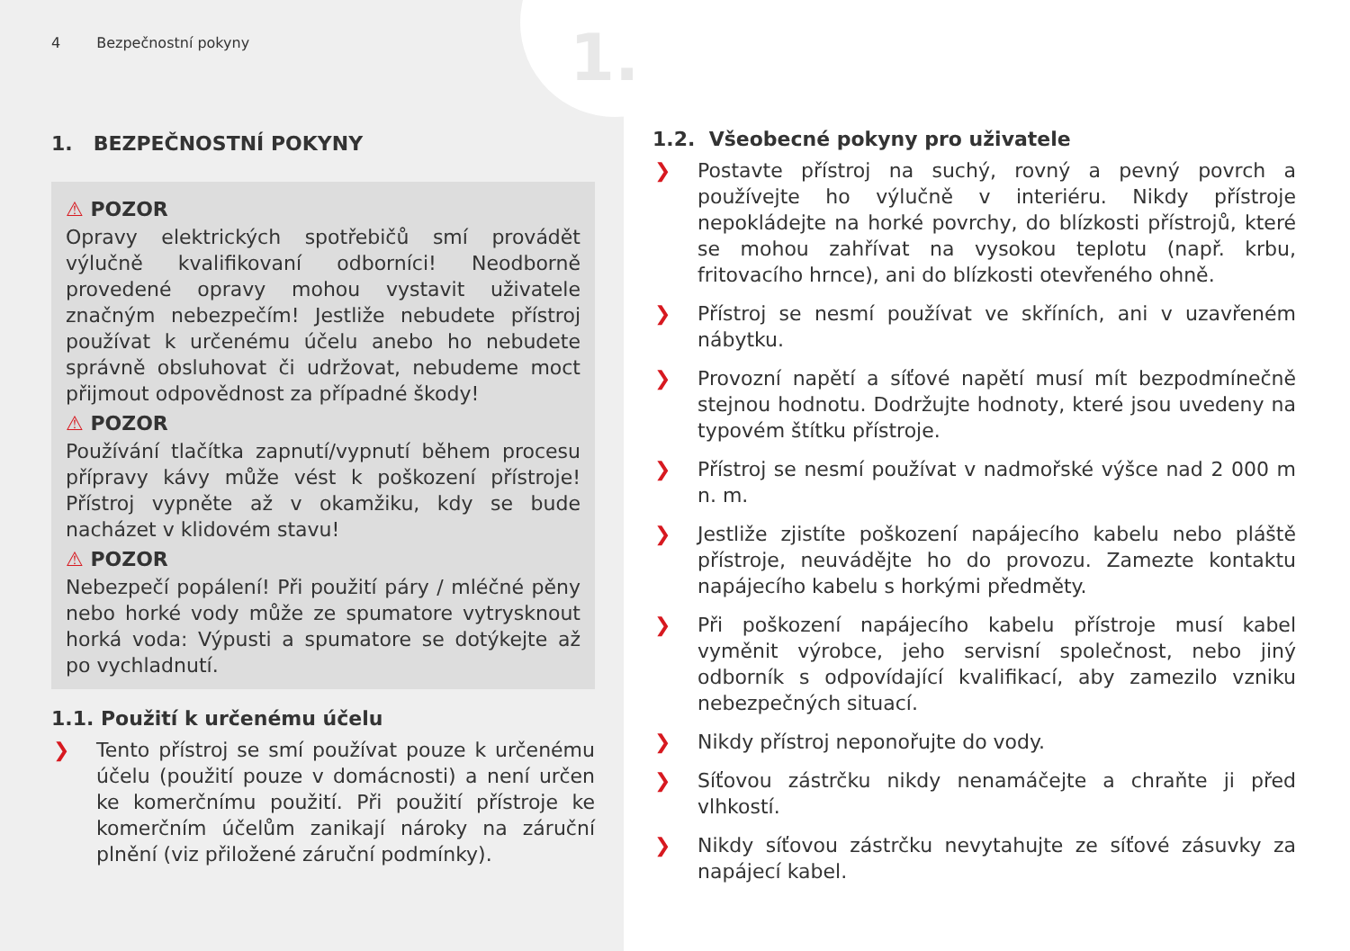4 Bezpečnostní pokyny
1. BEZPEČNOSTNÍ POKYNY
⚠ POZOR
Opravy elektrických spotřebičů smí provádět výlučně kvalifikovaní odborníci! Neodborně provedené opravy mohou vystavit uživatele značným nebezpečím! Jestliže nebudete přístroj používat k určenému účelu anebo ho nebudete správně obsluhovat či udržovat, nebudeme moct přijmout odpovědnost za případné škody!
⚠ POZOR
Používání tlačítka zapnutí/vypnutí během procesu přípravy kávy může vést k poškození přístroje! Přístroj vypněte až v okamžiku, kdy se bude nacházet v klidovém stavu!
⚠ POZOR
Nebezpečí popálení! Při použití páry / mléčné pěny nebo horké vody může ze spumatore vytrysknout horká voda: Výpusti a spumatore se dotýkejte až po vychladnutí.
1.1. Použití k určenému účelu
❯ Tento přístroj se smí používat pouze k určenému účelu (použití pouze v domácnosti) a není určen ke komerčnímu použití. Při použití přístroje ke komerčním účelům zanikají nároky na záruční plnění (viz přiložené záruční podmínky).
1.
1.2. Všeobecné pokyny pro uživatele
❯ Postavte přístroj na suchý, rovný a pevný povrch a používejte ho výlučně v interiéru. Nikdy přístroje nepokládejte na horké povrchy, do blízkosti přístrojů, které se mohou zahřívat na vysokou teplotu (např. krbu, fritovacího hrnce), ani do blízkosti otevřeného ohně.
❯ Přístroj se nesmí používat ve skříních, ani v uzavřeném nábytku.
❯ Provozní napětí a síťové napětí musí mít bezpodmínečně stejnou hodnotu. Dodržujte hodnoty, které jsou uvedeny na typovém štítku přístroje.
❯ Přístroj se nesmí používat v nadmořské výšce nad 2 000 m n. m.
❯ Jestliže zjistíte poškození napájecího kabelu nebo pláště přístroje, neuvádějte ho do provozu. Zamezte kontaktu napájecího kabelu s horkými předměty.
❯ Při poškození napájecího kabelu přístroje musí kabel vyměnit výrobce, jeho servisní společnost, nebo jiný odborník s odpovídající kvalifikací, aby zamezilo vzniku nebezpečných situací.
❯ Nikdy přístroj neponořujte do vody.
❯ Síťovou zástrčku nikdy nenamáčejte a chraňte ji před vlhkostí.
❯ Nikdy síťovou zástrčku nevytahujte ze síťové zásuvky za napájecí kabel.